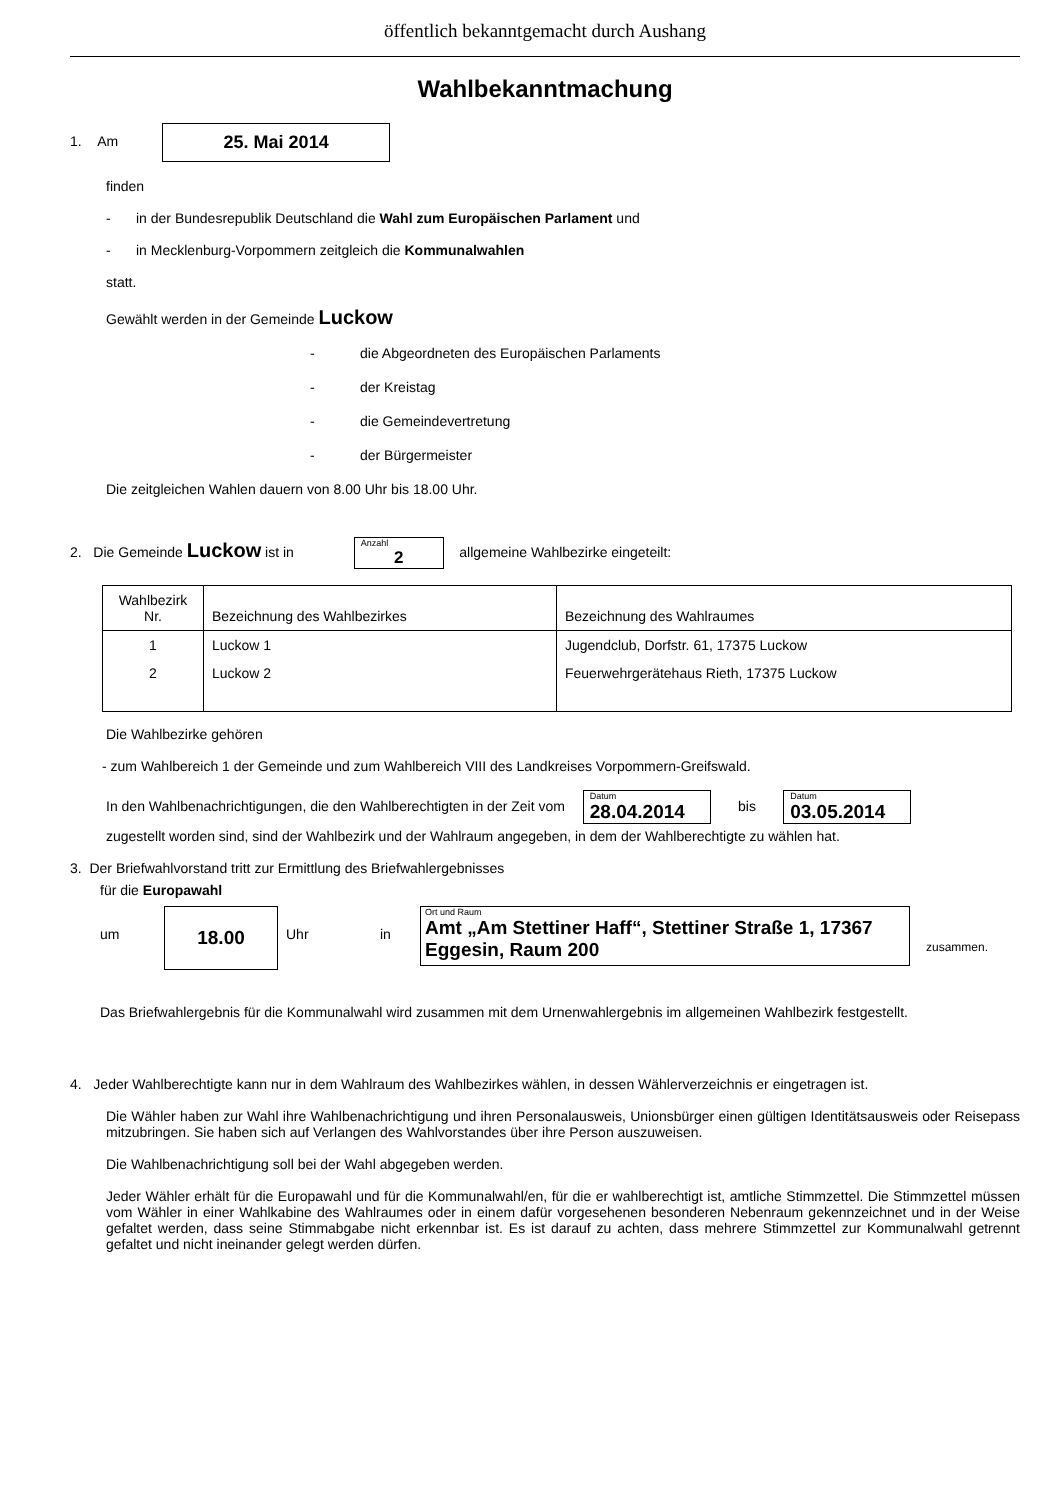öffentlich bekanntgemacht durch Aushang
Wahlbekanntmachung
1. Am 25. Mai 2014
finden
- in der Bundesrepublik Deutschland die Wahl zum Europäischen Parlament und
- in Mecklenburg-Vorpommern zeitgleich die Kommunalwahlen
statt.
Gewählt werden in der Gemeinde Luckow
- die Abgeordneten des Europäischen Parlaments
- der Kreistag
- die Gemeindevertretung
- der Bürgermeister
Die zeitgleichen Wahlen dauern von 8.00 Uhr bis 18.00 Uhr.
2. Die Gemeinde Luckow ist in Anzahl 2 allgemeine Wahlbezirke eingeteilt:
| Wahlbezirk Nr. | Bezeichnung des Wahlbezirkes | Bezeichnung des Wahlraumes |
| --- | --- | --- |
| 1 | Luckow 1 | Jugendclub, Dorfstr. 61, 17375 Luckow |
| 2 | Luckow 2 | Feuerwehrgerätehaus Rieth, 17375 Luckow |
Die Wahlbezirke gehören
- zum Wahlbereich 1 der Gemeinde und zum Wahlbereich VIII des Landkreises Vorpommern-Greifswald.
In den Wahlbenachrichtigungen, die den Wahlberechtigten in der Zeit vom Datum 28.04.2014 bis Datum 03.05.2014
zugestellt worden sind, sind der Wahlbezirk und der Wahlraum angegeben, in dem der Wahlberechtigte zu wählen hat.
3. Der Briefwahlvorstand tritt zur Ermittlung des Briefwahlergebnisses
für die Europawahl
um 18.00 Uhr in Ort und Raum Amt „Am Stettiner Haff“, Stettiner Straße 1, 17367 Eggesin, Raum 200 zusammen.
Das Briefwahlergebnis für die Kommunalwahl wird zusammen mit dem Urnenwahlergebnis im allgemeinen Wahlbezirk festgestellt.
4. Jeder Wahlberechtigte kann nur in dem Wahlraum des Wahlbezirkes wählen, in dessen Wählerverzeichnis er eingetragen ist.
Die Wähler haben zur Wahl ihre Wahlbenachrichtigung und ihren Personalausweis, Unionsbürger einen gültigen Identitätsausweis oder Reisepass mitzubringen. Sie haben sich auf Verlangen des Wahlvorstandes über ihre Person auszuweisen.
Die Wahlbenachrichtigung soll bei der Wahl abgegeben werden.
Jeder Wähler erhält für die Europawahl und für die Kommunalwahl/en, für die er wahlberechtigt ist, amtliche Stimmzettel. Die Stimmzettel müssen vom Wähler in einer Wahlkabine des Wahlraumes oder in einem dafür vorgesehenen besonderen Nebenraum gekennzeichnet und in der Weise gefaltet werden, dass seine Stimmabgabe nicht erkennbar ist. Es ist darauf zu achten, dass mehrere Stimmzettel zur Kommunalwahl getrennt gefaltet und nicht ineinander gelegt werden dürfen.